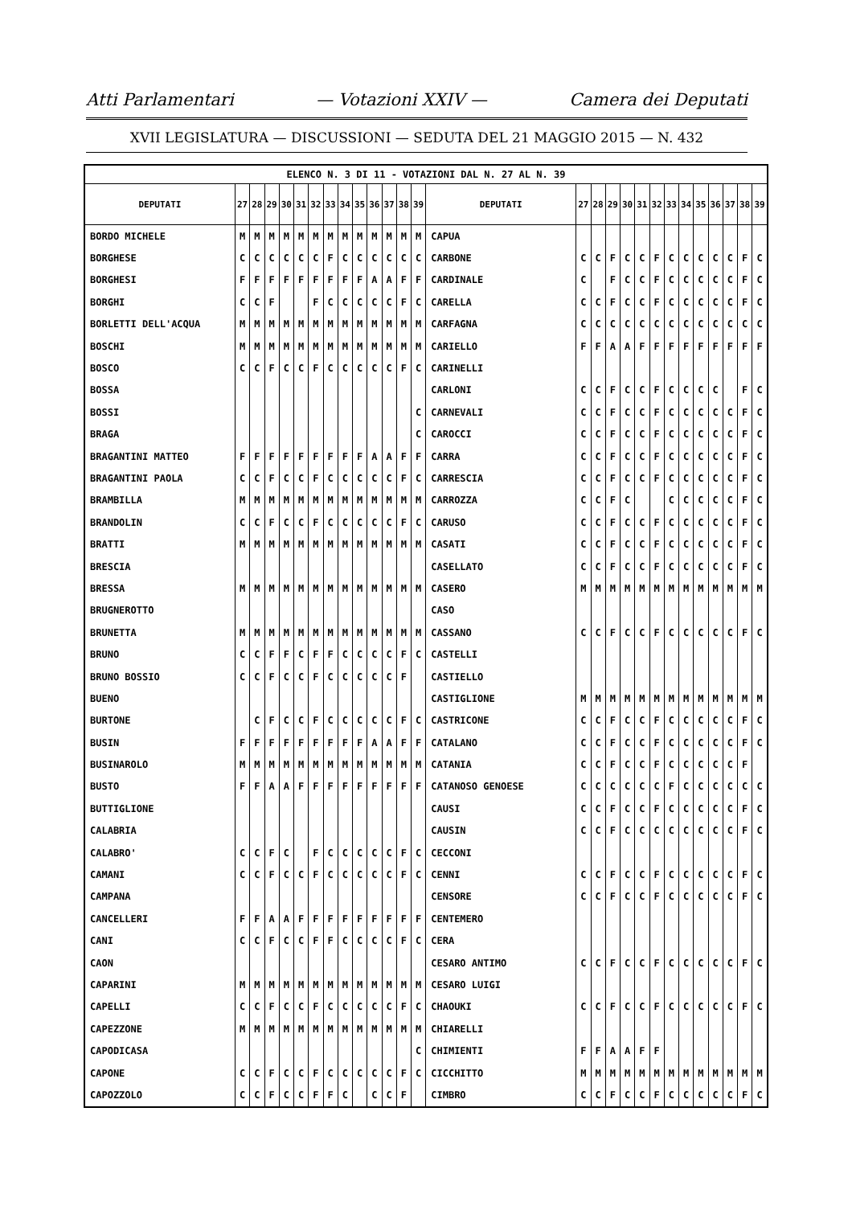Atti Parlamentari — Votazioni XXIV — Camera dei Deputati
XVII LEGISLATURA — DISCUSSIONI — SEDUTA DEL 21 MAGGIO 2015 — N. 432
| ELENCO N. 3 DI 11 - VOTAZIONI DAL N. 27 AL N. 39 | | | | | | | | | | | | | | | | | | | | | | | | | | | |
| DEPUTATI | 27 | 28 | 29 | 30 | 31 | 32 | 33 | 34 | 35 | 36 | 37 | 38 | 39 | DEPUTATI | 27 | 28 | 29 | 30 | 31 | 32 | 33 | 34 | 35 | 36 | 37 | 38 | 39 |
| BORDO MICHELE | M | M | M | M | M | M | M | M | M | M | M | M | M | CAPUA | | | | | | | | | | | | | |
| BORGHESE | C | C | C | C | C | C | F | C | C | C | C | C | C | CARBONE | C | C | F | C | C | F | C | C | C | C | C | F | C |
| BORGHESI | F | F | F | F | F | F | F | F | F | A | A | F | F | CARDINALE | C | | F | C | C | F | C | C | C | C | C | F | C |
| BORGHI | C | C | F | | | F | C | C | C | C | C | F | C | CARELLA | C | C | F | C | C | F | C | C | C | C | C | F | C |
| BORLETTI DELL'ACQUA | M | M | M | M | M | M | M | M | M | M | M | M | M | CARFAGNA | C | C | C | C | C | C | C | C | C | C | C | C | C |
| BOSCHI | M | M | M | M | M | M | M | M | M | M | M | M | M | CARIELLO | F | F | A | A | F | F | F | F | F | F | F | F | F |
| BOSCO | C | C | F | C | C | F | C | C | C | C | C | F | C | CARINELLI | | | | | | | | | | | | | |
| BOSSA | | | | | | | | | | | | | | CARLONI | C | C | F | C | C | F | C | C | C | C | | F | C |
| BOSSI | | | | | | | | | | | | | C | CARNEVALI | C | C | F | C | C | F | C | C | C | C | C | F | C |
| BRAGA | | | | | | | | | | | | | C | CAROCCI | C | C | F | C | C | F | C | C | C | C | C | F | C |
| BRAGANTINI MATTEO | F | F | F | F | F | F | F | F | F | A | A | F | F | CARRA | C | C | F | C | C | F | C | C | C | C | C | F | C |
| BRAGANTINI PAOLA | C | C | F | C | C | F | C | C | C | C | C | F | C | CARRESCIA | C | C | F | C | C | F | C | C | C | C | C | F | C |
| BRAMBILLA | M | M | M | M | M | M | M | M | M | M | M | M | M | CARROZZA | C | C | F | C | | | C | C | C | C | C | F | C |
| BRANDOLIN | C | C | F | C | C | F | C | C | C | C | C | F | C | CARUSO | C | C | F | C | C | F | C | C | C | C | C | F | C |
| BRATTI | M | M | M | M | M | M | M | M | M | M | M | M | M | CASATI | C | C | F | C | C | F | C | C | C | C | C | F | C |
| BRESCIA | | | | | | | | | | | | | | CASELLATO | C | C | F | C | C | F | C | C | C | C | C | F | C |
| BRESSA | M | M | M | M | M | M | M | M | M | M | M | M | M | CASERO | M | M | M | M | M | M | M | M | M | M | M | M | M |
| BRUGNEROTTO | | | | | | | | | | | | | | CASO | | | | | | | | | | | | | |
| BRUNETTA | M | M | M | M | M | M | M | M | M | M | M | M | M | CASSANO | C | C | F | C | C | F | C | C | C | C | C | F | C |
| BRUNO | C | C | F | F | C | F | F | C | C | C | C | F | C | CASTELLI | | | | | | | | | | | | | |
| BRUNO BOSSIO | C | C | F | C | C | F | C | C | C | C | C | F | | CASTIELLO | | | | | | | | | | | | | |
| BUENO | | | | | | | | | | | | | | CASTIGLIONE | M | M | M | M | M | M | M | M | M | M | M | M | M |
| BURTONE | | C | F | C | C | F | C | C | C | C | C | F | C | CASTRICONE | C | C | F | C | C | F | C | C | C | C | C | F | C |
| BUSIN | F | F | F | F | F | F | F | F | F | A | A | F | F | CATALANO | C | C | F | C | C | F | C | C | C | C | C | F | C |
| BUSINAROLO | M | M | M | M | M | M | M | M | M | M | M | M | M | CATANIA | C | C | F | C | C | F | C | C | C | C | C | F | |
| BUSTO | F | F | A | A | F | F | F | F | F | F | F | F | F | CATANOSO GENOESE | C | C | C | C | C | C | F | C | C | C | C | C | C |
| BUTTIGLIONE | | | | | | | | | | | | | | CAUSI | C | C | F | C | C | F | C | C | C | C | C | F | C |
| CALABRIA | | | | | | | | | | | | | | CAUSIN | C | C | F | C | C | C | C | C | C | C | C | F | C |
| CALABRO' | C | C | F | C | | F | C | C | C | C | C | F | C | CECCONI | | | | | | | | | | | | | |
| CAMANI | C | C | F | C | C | F | C | C | C | C | C | F | C | CENNI | C | C | F | C | C | F | C | C | C | C | C | F | C |
| CAMPANA | | | | | | | | | | | | | | CENSORE | C | C | F | C | C | F | C | C | C | C | C | F | C |
| CANCELLERI | F | F | A | A | F | F | F | F | F | F | F | F | F | CENTEMERO | | | | | | | | | | | | | |
| CANI | C | C | F | C | C | F | F | C | C | C | C | F | C | CERA | | | | | | | | | | | | | |
| CAON | | | | | | | | | | | | | | CESARO ANTIMO | C | C | F | C | C | F | C | C | C | C | C | F | C |
| CAPARINI | M | M | M | M | M | M | M | M | M | M | M | M | M | CESARO LUIGI | | | | | | | | | | | | | |
| CAPELLI | C | C | F | C | C | F | C | C | C | C | C | F | C | CHAOUKI | C | C | F | C | C | F | C | C | C | C | C | F | C |
| CAPEZZONE | M | M | M | M | M | M | M | M | M | M | M | M | M | CHIARELLI | | | | | | | | | | | | | |
| CAPODICASA | | | | | | | | | | | | | C | CHIMIENTI | F | F | A | A | F | F | | | | | | | |
| CAPONE | C | C | F | C | C | F | C | C | C | C | C | F | C | CICCHITTO | M | M | M | M | M | M | M | M | M | M | M | M | M |
| CAPOZZOLO | C | C | F | C | C | F | F | C | | C | C | F | | CIMBRO | C | C | F | C | C | F | C | C | C | C | C | F | C |